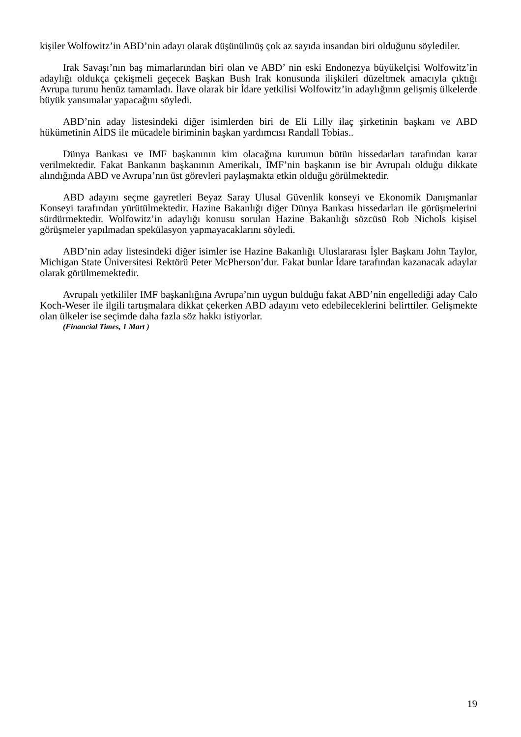kişiler Wolfowitz’in ABD’nin adayı olarak düşünülmüş çok az sayıda insandan biri olduğunu söylediler.
Irak Savaşı’nın baş mimarlarından biri olan ve ABD’ nin eski Endonezya büyükelçisi Wolfowitz’in adaylığı oldukça çekişmeli geçecek Başkan Bush Irak konusunda ilişkileri düzeltmek amacıyla çıktığı Avrupa turunu henüz tamamladı. İlave olarak bir İdare yetkilisi Wolfowitz’in adaylığının gelişmiş ülkelerde büyük yansımalar yapacağını söyledi.
ABD’nin aday listesindeki diğer isimlerden biri de Eli Lilly ilaç şirketinin başkanı ve ABD hükümetinin AİDS ile mücadele biriminin başkan yardımcısı Randall Tobias..
Dünya Bankası ve IMF başkanının kim olacağına kurumun bütün hissedarları tarafından karar verilmektedir. Fakat Bankanın başkanının Amerikalı, IMF’nin başkanın ise bir Avrupalı olduğu dikkate alındığında ABD ve Avrupa’nın üst görevleri paylaşmakta etkin olduğu görülmektedir.
ABD adayını seçme gayretleri Beyaz Saray Ulusal Güvenlik konseyi ve Ekonomik Danışmanlar Konseyi tarafından yürütülmektedir. Hazine Bakanlığı diğer Dünya Bankası hissedarları ile görüşmelerini sürdürmektedir. Wolfowitz’in adaylığı konusu sorulan Hazine Bakanlığı sözcüsü Rob Nichols kişisel görüşmeler yapılmadan spekülasyon yapmayacaklarını söyledi.
ABD’nin aday listesindeki diğer isimler ise Hazine Bakanlığı Uluslararası İşler Başkanı John Taylor, Michigan State Üniversitesi Rektörü Peter McPherson’dur. Fakat bunlar İdare tarafından kazanacak adaylar olarak görülmemektedir.
Avrupalı yetkililer IMF başkanlığına Avrupa’nın uygun bulduğu fakat ABD’nin engellediği aday Calo Koch-Weser ile ilgili tartışmalara dikkat çekerken ABD adayını veto edebileceklerini belirttiler. Gelişmekte olan ülkeler ise seçimde daha fazla söz hakkı istiyorlar.
(Financial Times, 1 Mart )
19